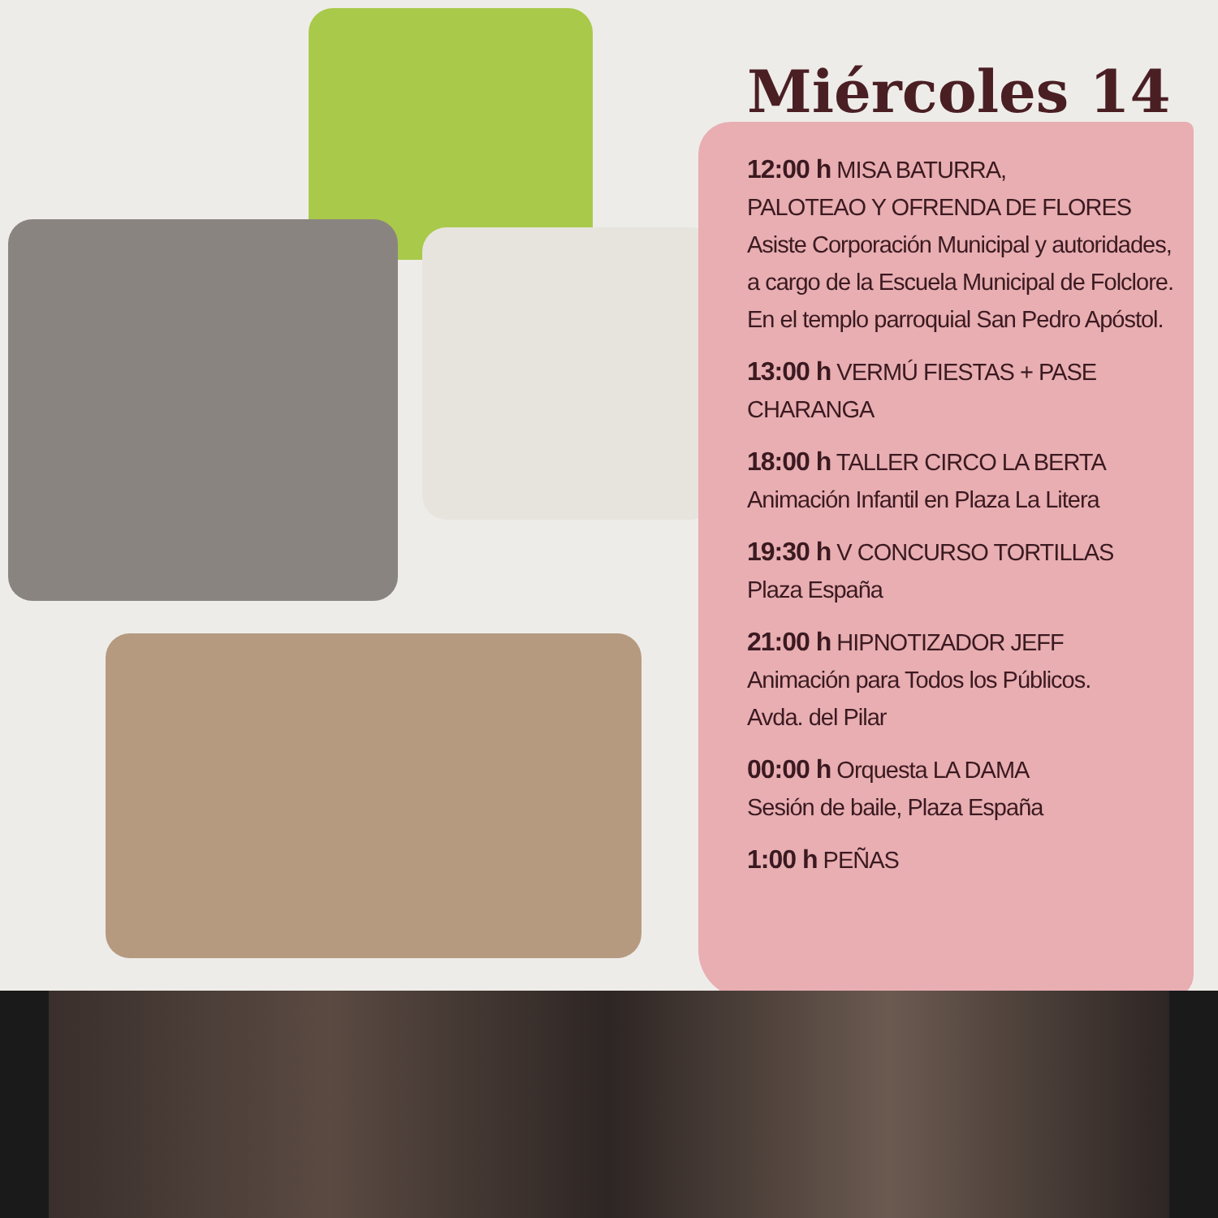Miércoles 14
12:00 h MISA BATURRA,
PALOTEAO Y OFRENDA DE FLORES
Asiste Corporación Municipal y autoridades,
a cargo de la Escuela Municipal de Folclore.
En el templo parroquial San Pedro Apóstol.
13:00 h VERMÚ FIESTAS + PASE CHARANGA
18:00 h TALLER CIRCO LA BERTA
Animación Infantil en Plaza La Litera
19:30 h V CONCURSO TORTILLAS
Plaza España
21:00 h HIPNOTIZADOR JEFF
Animación para Todos los Públicos.
Avda. del Pilar
00:00 h Orquesta LA DAMA
Sesión de baile, Plaza España
1:00 h PEÑAS